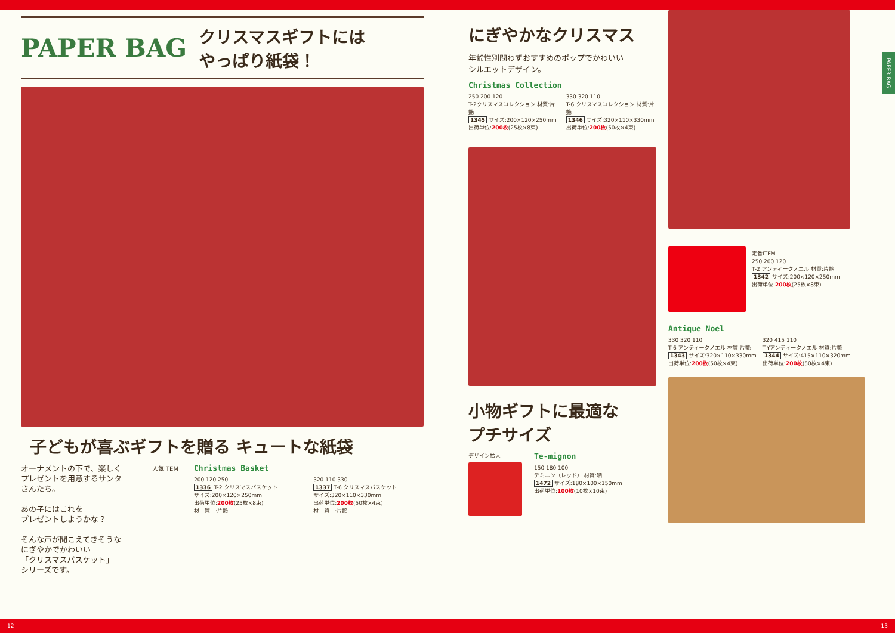PAPER BAG
クリスマスギフトには
やっぱり紙袋！
子どもが喜ぶギフトを贈る キュートな紙袋
オーナメントの下で、楽しく
プレゼントを用意するサンタ
さんたち。
あの子にはこれを
プレゼントしようかな？
そんな声が聞こえてきそうな
にぎやかでかわいい
「クリスマスバスケット」
シリーズです。
人気ITEM
Christmas Basket
200 120 250
1336 T-2 クリスマスバスケット
サイズ:200×120×250mm
出荷単位:200枚(25枚×8束)
材　質　:片艶
320 110 330
1337 T-6 クリスマスバスケット
サイズ:320×110×330mm
出荷単位:200枚(50枚×4束)
材　質　:片艶
にぎやかなクリスマス
年齢性別問わずおすすめのポップでかわいい
シルエットデザイン。
Christmas Collection
250 200 120
T-2クリスマスコレクション 材質:片艶
1345 サイズ:200×120×250mm
出荷単位:200枚(25枚×8束)
330 320 110
T-6 クリスマスコレクション 材質:片艶
1346 サイズ:320×110×330mm
出荷単位:200枚(50枚×4束)
小物ギフトに最適な
プチサイズ
デザイン拡大
Te-mignon
150 180 100
テミニン（レッド） 材質:晒
1472 サイズ:180×100×150mm
出荷単位:100枚(10枚×10束)
PAPER BAG
Antique Noel
定番ITEM
250 200 120
T-2 アンティークノエル 材質:片艶
1342 サイズ:200×120×250mm
出荷単位:200枚(25枚×8束)
330 320 110
T-6 アンティークノエル 材質:片艶
1343 サイズ:320×110×330mm
出荷単位:200枚(50枚×4束)
320 415 110
T-Yアンティークノエル 材質:片艶
1344 サイズ:415×110×320mm
出荷単位:200枚(50枚×4束)
12 13